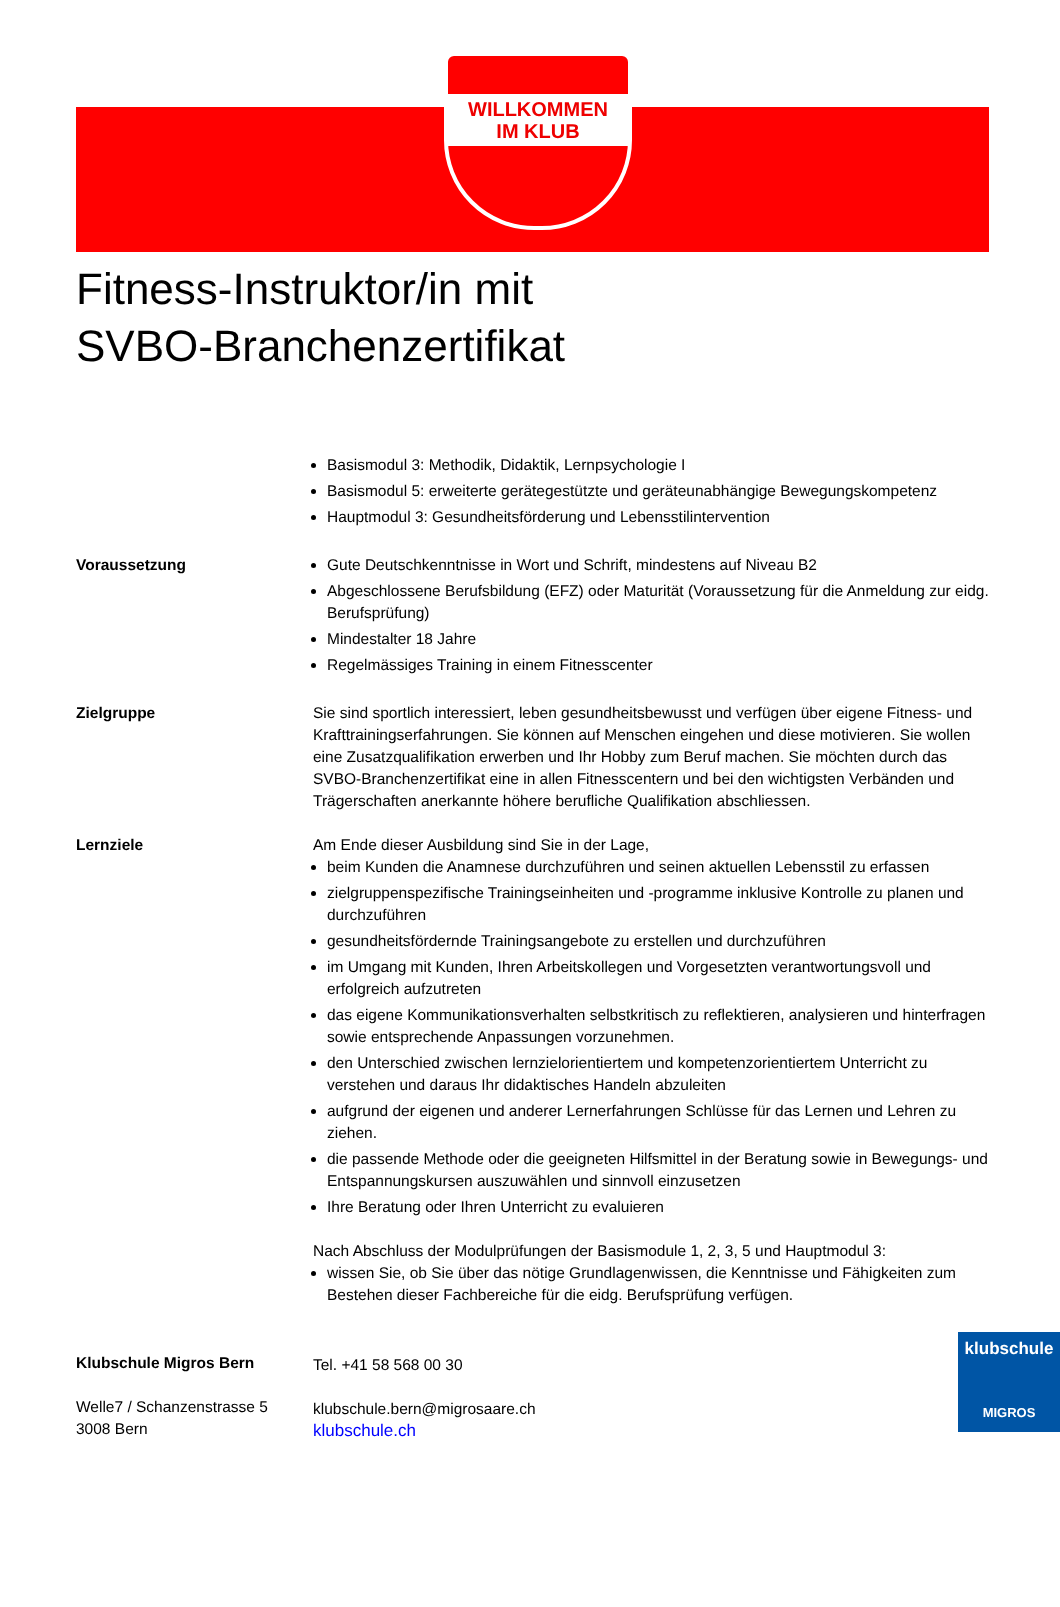WILLKOMMEN
IM KLUB
Fitness-Instruktor/in mit
SVBO-Branchenzertifikat
Basismodul 3: Methodik, Didaktik, Lernpsychologie I
Basismodul 5: erweiterte gerätegestützte und geräteunabhängige Bewegungskompetenz
Hauptmodul 3: Gesundheitsförderung und Lebensstilintervention
Voraussetzung Gute Deutschkenntnisse in Wort und Schrift, mindestens auf Niveau B2
Abgeschlossene Berufsbildung (EFZ) oder Maturität (Voraussetzung für die Anmeldung zur eidg. Berufsprüfung)
Mindestalter 18 Jahre
Regelmässiges Training in einem Fitnesscenter
Zielgruppe Sie sind sportlich interessiert, leben gesundheitsbewusst und verfügen über eigene Fitness- und Krafttrainingserfahrungen. Sie können auf Menschen eingehen und diese motivieren. Sie wollen eine Zusatzqualifikation erwerben und Ihr Hobby zum Beruf machen. Sie möchten durch das SVBO-Branchenzertifikat eine in allen Fitnesscentern und bei den wichtigsten Verbänden und Trägerschaften anerkannte höhere berufliche Qualifikation abschliessen.
Lernziele Am Ende dieser Ausbildung sind Sie in der Lage,
beim Kunden die Anamnese durchzuführen und seinen aktuellen Lebensstil zu erfassen
zielgruppenspezifische Trainingseinheiten und -programme inklusive Kontrolle zu planen und durchzuführen
gesundheitsfördernde Trainingsangebote zu erstellen und durchzuführen
im Umgang mit Kunden, Ihren Arbeitskollegen und Vorgesetzten verantwortungsvoll und erfolgreich aufzutreten
das eigene Kommunikationsverhalten selbstkritisch zu reflektieren, analysieren und hinterfragen sowie entsprechende Anpassungen vorzunehmen.
den Unterschied zwischen lernzielorientiertem und kompetenzorientiertem Unterricht zu verstehen und daraus Ihr didaktisches Handeln abzuleiten
aufgrund der eigenen und anderer Lernerfahrungen Schlüsse für das Lernen und Lehren zu ziehen.
die passende Methode oder die geeigneten Hilfsmittel in der Beratung sowie in Bewegungs- und Entspannungskursen auszuwählen und sinnvoll einzusetzen
Ihre Beratung oder Ihren Unterricht zu evaluieren
Nach Abschluss der Modulprüfungen der Basismodule 1, 2, 3, 5 und Hauptmodul 3:
wissen Sie, ob Sie über das nötige Grundlagenwissen, die Kenntnisse und Fähigkeiten zum Bestehen dieser Fachbereiche für die eidg. Berufsprüfung verfügen.
Klubschule Migros Bern
Welle7 / Schanzenstrasse 5
3008 Bern
Tel. +41 58 568 00 30
klubschule.bern@migrosaare.ch
klubschule.ch
klubschule
MIGROS